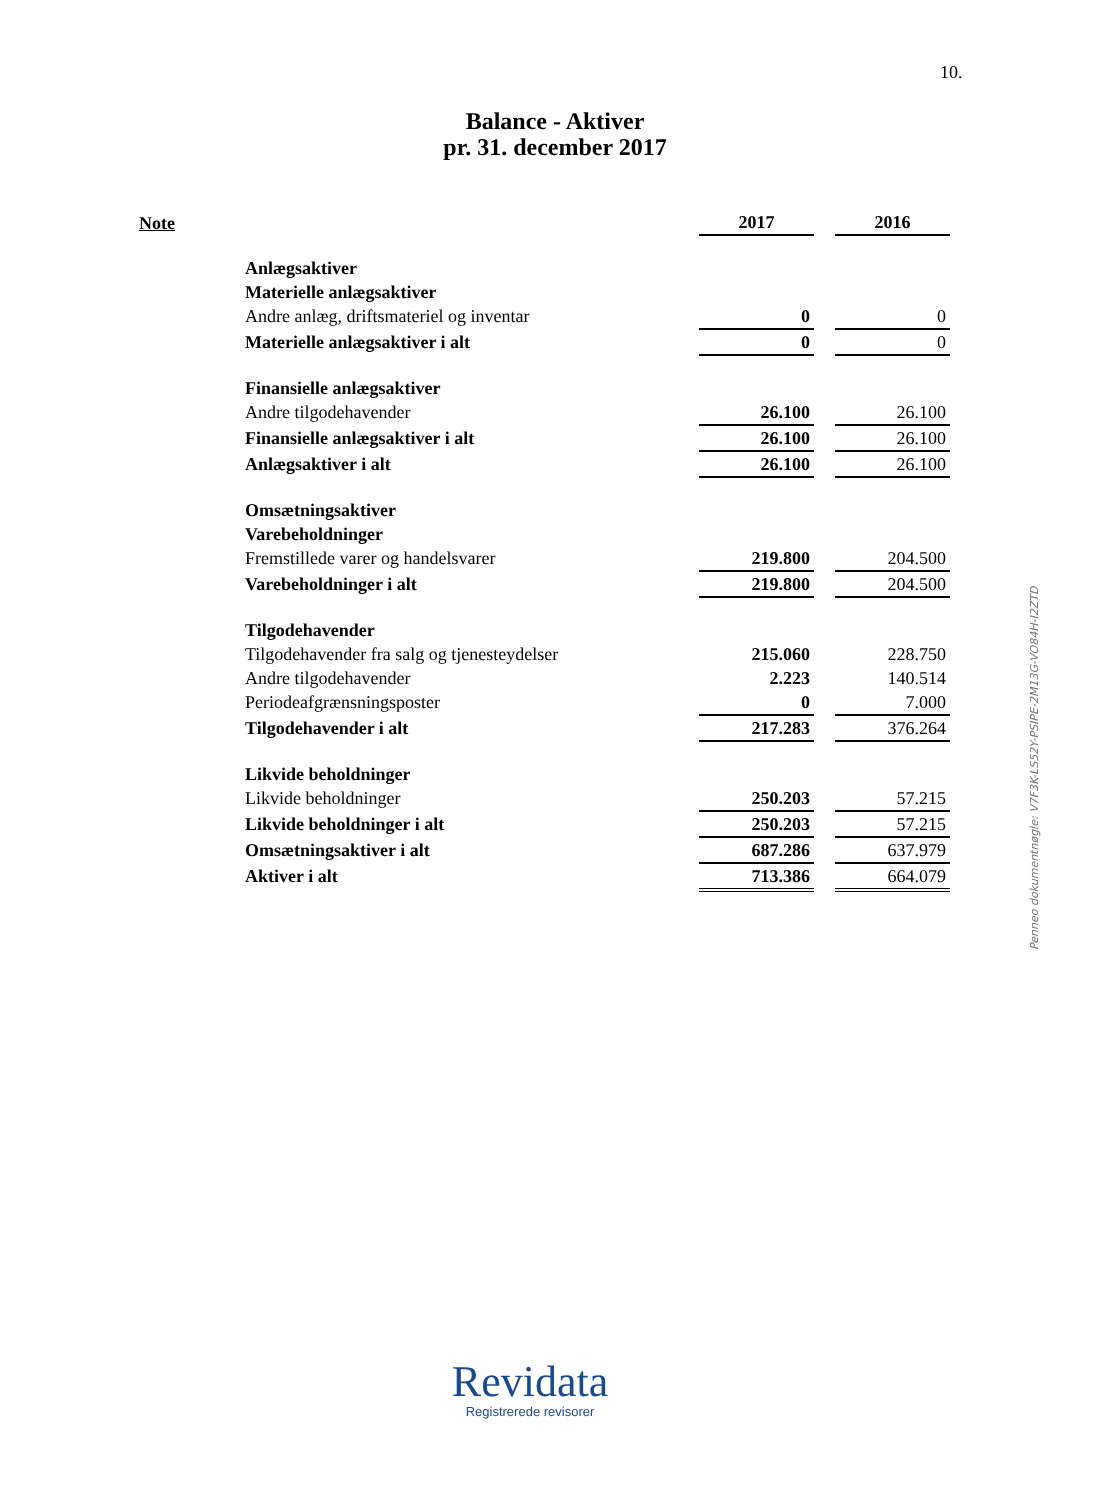10.
Balance - Aktiver
pr. 31. december 2017
| Note | | 2017 | | 2016 |
| --- | --- | --- | --- | --- |
| | Anlægsaktiver | | | |
| | Materielle anlægsaktiver | | | |
| | Andre anlæg, driftsmateriel og inventar | 0 | | 0 |
| | Materielle anlægsaktiver i alt | 0 | | 0 |
| | Finansielle anlægsaktiver | | | |
| | Andre tilgodehavender | 26.100 | | 26.100 |
| | Finansielle anlægsaktiver i alt | 26.100 | | 26.100 |
| | Anlægsaktiver i alt | 26.100 | | 26.100 |
| | Omsætningsaktiver | | | |
| | Varebeholdninger | | | |
| | Fremstillede varer og handelsvarer | 219.800 | | 204.500 |
| | Varebeholdninger i alt | 219.800 | | 204.500 |
| | Tilgodehavender | | | |
| | Tilgodehavender fra salg og tjenesteydelser | 215.060 | | 228.750 |
| | Andre tilgodehavender | 2.223 | | 140.514 |
| | Periodeafgrænsningsposter | 0 | | 7.000 |
| | Tilgodehavender i alt | 217.283 | | 376.264 |
| | Likvide beholdninger | | | |
| | Likvide beholdninger | 250.203 | | 57.215 |
| | Likvide beholdninger i alt | 250.203 | | 57.215 |
| | Omsætningsaktiver i alt | 687.286 | | 637.979 |
| | Aktiver i alt | 713.386 | | 664.079 |
Penneo dokumentnøgle: V7F3K-LS52Y-PSIPE-2M13G-VO84H-I2ZTD
Revidata
Registrerede revisorer